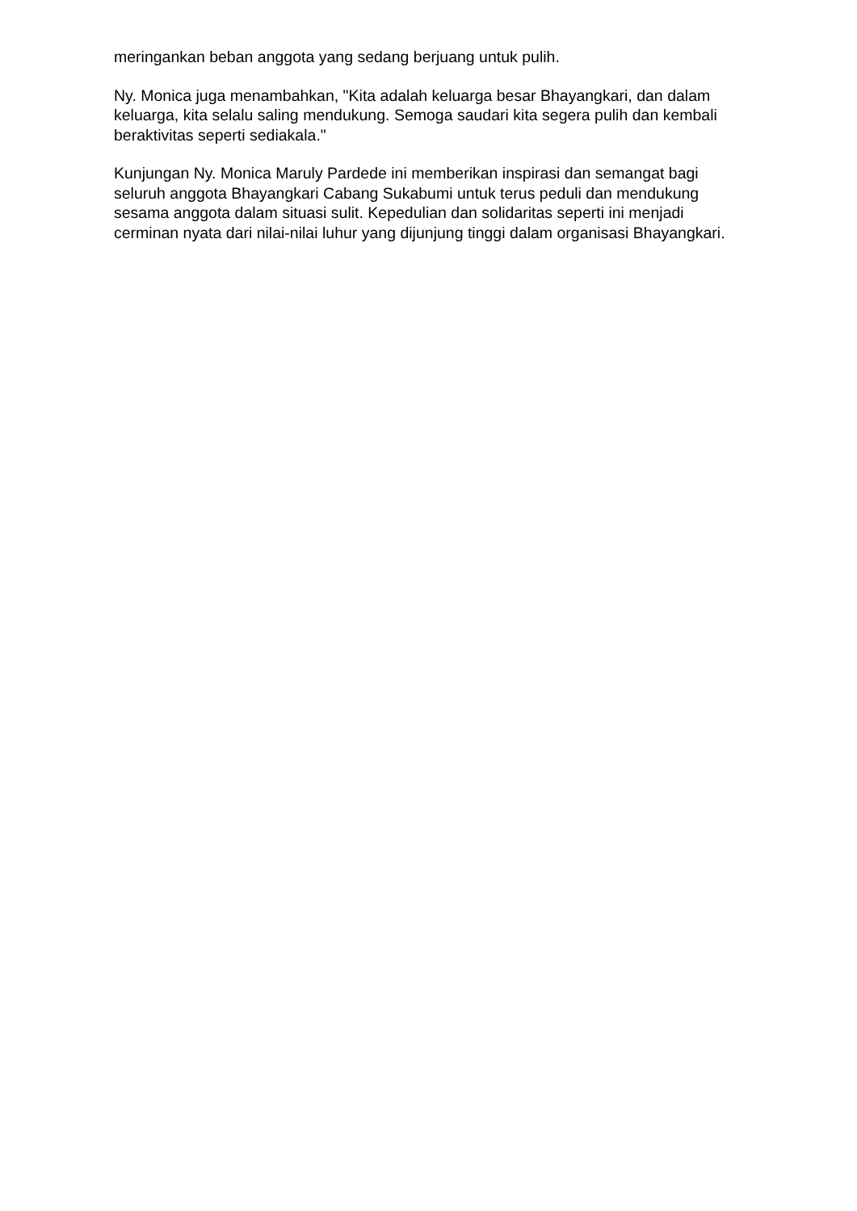meringankan beban anggota yang sedang berjuang untuk pulih.
Ny. Monica juga menambahkan, "Kita adalah keluarga besar Bhayangkari, dan dalam keluarga, kita selalu saling mendukung. Semoga saudari kita segera pulih dan kembali beraktivitas seperti sediakala."
Kunjungan Ny. Monica Maruly Pardede ini memberikan inspirasi dan semangat bagi seluruh anggota Bhayangkari Cabang Sukabumi untuk terus peduli dan mendukung sesama anggota dalam situasi sulit. Kepedulian dan solidaritas seperti ini menjadi cerminan nyata dari nilai-nilai luhur yang dijunjung tinggi dalam organisasi Bhayangkari.